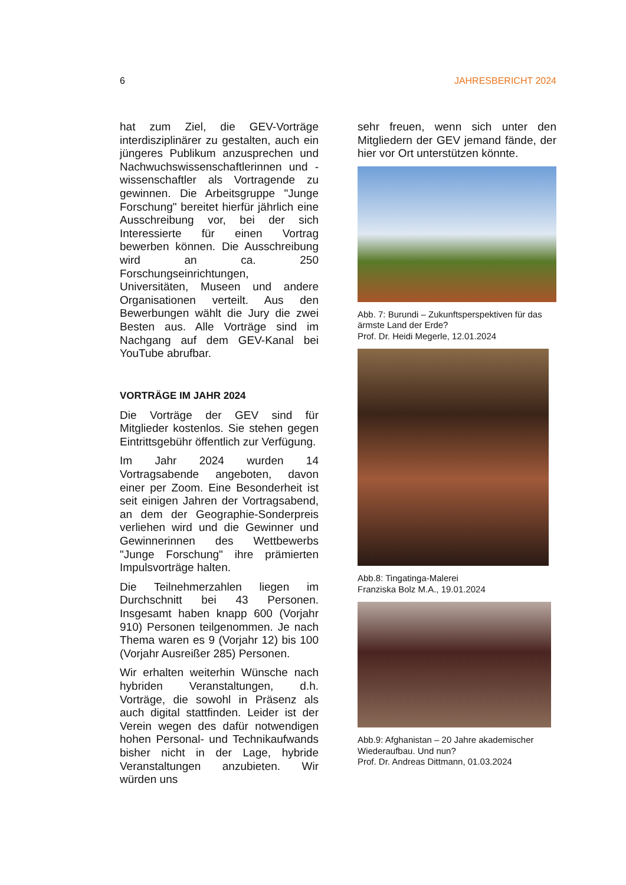6 JAHRESBERICHT 2024
hat zum Ziel, die GEV-Vorträge interdisziplinärer zu gestalten, auch ein jüngeres Publikum anzusprechen und Nachwuchswissenschaftlerinnen und -wissenschaftler als Vortragende zu gewinnen. Die Arbeitsgruppe "Junge Forschung" bereitet hierfür jährlich eine Ausschreibung vor, bei der sich Interessierte für einen Vortrag bewerben können. Die Ausschreibung wird an ca. 250 Forschungseinrichtungen, Universitäten, Museen und andere Organisationen verteilt. Aus den Bewerbungen wählt die Jury die zwei Besten aus. Alle Vorträge sind im Nachgang auf dem GEV-Kanal bei YouTube abrufbar.
VORTRÄGE IM JAHR 2024
Die Vorträge der GEV sind für Mitglieder kostenlos. Sie stehen gegen Eintrittsgebühr öffentlich zur Verfügung.
Im Jahr 2024 wurden 14 Vortragsabende angeboten, davon einer per Zoom. Eine Besonderheit ist seit einigen Jahren der Vortragsabend, an dem der Geographie-Sonderpreis verliehen wird und die Gewinner und Gewinnerinnen des Wettbewerbs "Junge Forschung" ihre prämierten Impulsvorträge halten.
Die Teilnehmerzahlen liegen im Durchschnitt bei 43 Personen. Insgesamt haben knapp 600 (Vorjahr 910) Personen teilgenommen. Je nach Thema waren es 9 (Vorjahr 12) bis 100 (Vorjahr Ausreißer 285) Personen.
Wir erhalten weiterhin Wünsche nach hybriden Veranstaltungen, d.h. Vorträge, die sowohl in Präsenz als auch digital stattfinden. Leider ist der Verein wegen des dafür notwendigen hohen Personal- und Technikaufwands bisher nicht in der Lage, hybride Veranstaltungen anzubieten. Wir würden uns
sehr freuen, wenn sich unter den Mitgliedern der GEV jemand fände, der hier vor Ort unterstützen könnte.
Abb. 7: Burundi – Zukunftsperspektiven für das ärmste Land der Erde?
Prof. Dr. Heidi Megerle, 12.01.2024
Abb.8: Tingatinga-Malerei
Franziska Bolz M.A., 19.01.2024
Abb.9: Afghanistan – 20 Jahre akademischer Wiederaufbau. Und nun?
Prof. Dr. Andreas Dittmann, 01.03.2024